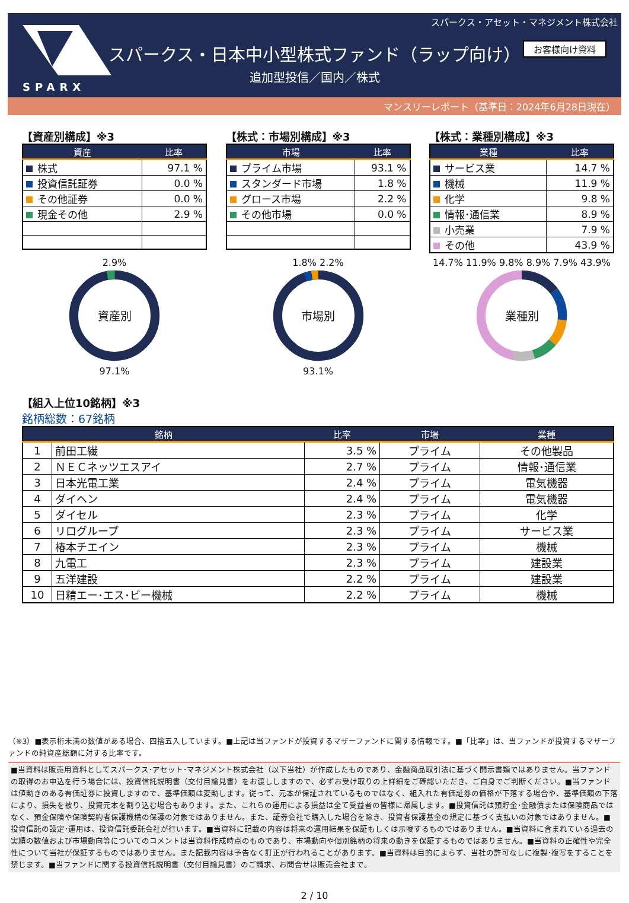スパークス・アセット・マネジメント株式会社
SPARX
スパークス・日本中小型株式ファンド（ラップ向け）
追加型投信／国内／株式
お客様向け資料
マンスリーレポート（基準日：2024年6月28日現在）
【資産別構成】※3
| 資産 | 比率 |
| --- | --- |
| 株式 | 97.1 % |
| 投資信託証券 | 0.0 % |
| その他証券 | 0.0 % |
| 現金その他 | 2.9 % |
【株式：市場別構成】※3
| 市場 | 比率 |
| --- | --- |
| プライム市場 | 93.1 % |
| スタンダード市場 | 1.8 % |
| グロース市場 | 2.2 % |
| その他市場 | 0.0 % |
【株式：業種別構成】※3
| 業種 | 比率 |
| --- | --- |
| サービス業 | 14.7 % |
| 機械 | 11.9 % |
| 化学 | 9.8 % |
| 情報･通信業 | 8.9 % |
| 小売業 | 7.9 % |
| その他 | 43.9 % |
2.9%
資産別
97.1%
1.8% 2.2%
市場別
93.1%
14.7% 11.9% 9.8% 8.9% 7.9% 43.9%
業種別
【組入上位10銘柄】※3
銘柄総数：67銘柄
| 銘柄 | | 比率 | 市場 | 業種 |
| --- | --- | --- | --- | --- |
| 1 | 前田工繊 | 3.5 % | プライム | その他製品 |
| 2 | ＮＥＣネッツエスアイ | 2.7 % | プライム | 情報･通信業 |
| 3 | 日本光電工業 | 2.4 % | プライム | 電気機器 |
| 4 | ダイヘン | 2.4 % | プライム | 電気機器 |
| 5 | ダイセル | 2.3 % | プライム | 化学 |
| 6 | リログループ | 2.3 % | プライム | サービス業 |
| 7 | 椿本チエイン | 2.3 % | プライム | 機械 |
| 8 | 九電工 | 2.3 % | プライム | 建設業 |
| 9 | 五洋建設 | 2.2 % | プライム | 建設業 |
| 10 | 日精エー･エス･ビー機械 | 2.2 % | プライム | 機械 |
（※3）■表示桁未満の数値がある場合、四捨五入しています。■上記は当ファンドが投資するマザーファンドに関する情報です。■「比率」は、当ファンドが投資するマザーファンドの純資産総額に対する比率です。
■当資料は販売用資料としてスパークス･アセット･マネジメント株式会社（以下当社）が作成したものであり、金融商品取引法に基づく開示書類ではありません。当ファンドの取得のお申込を行う場合には、投資信託説明書（交付目論見書）をお渡ししますので、必ずお受け取りの上詳細をご確認いただき、ご自身でご判断ください。■当ファンドは値動きのある有価証券に投資しますので、基準価額は変動します。従って、元本が保証されているものではなく、組入れた有価証券の価格が下落する場合や、基準価額の下落により、損失を被り、投資元本を割り込む場合もあります。また、これらの運用による損益は全て受益者の皆様に帰属します。■投資信託は預貯金･金融債または保険商品ではなく、預金保険や保険契約者保護機構の保護の対象ではありません。また、証券会社で購入した場合を除き、投資者保護基金の規定に基づく支払いの対象ではありません。■投資信託の設定･運用は、投資信託委託会社が行います。■当資料に記載の内容は将来の運用結果を保証もしくは示唆するものではありません。■当資料に含まれている過去の実績の数値および市場動向等についてのコメントは当資料作成時点のものであり、市場動向や個別銘柄の将来の動きを保証するものではありません。■当資料の正確性や完全性について当社が保証するものではありません。また記載内容は予告なく訂正が行われることがあります。■当資料は目的によらず、当社の許可なしに複製･複写をすることを禁じます。■当ファンドに関する投資信託説明書（交付目論見書）のご請求、お問合せは販売会社まで。
2 / 10